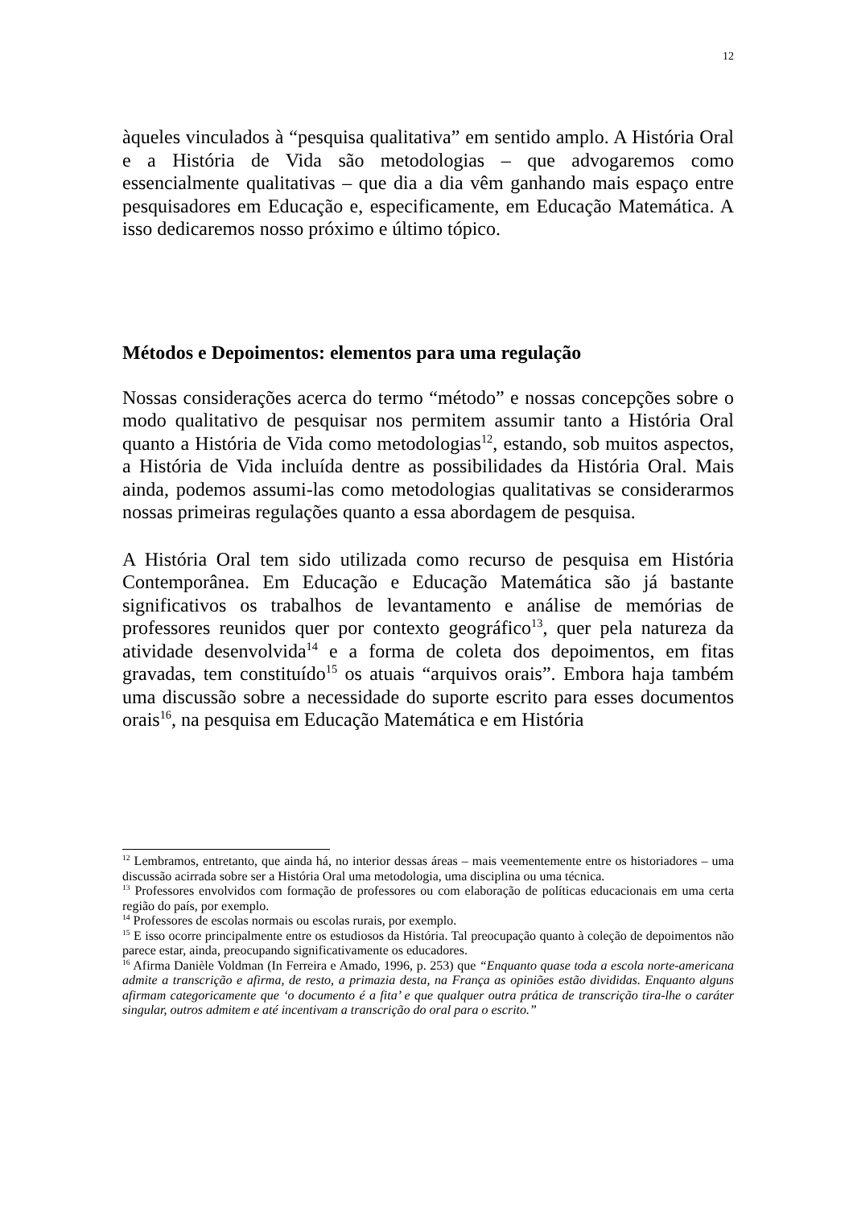12
àqueles vinculados à “pesquisa qualitativa” em sentido amplo. A História Oral e a História de Vida são metodologias – que advogaremos como essencialmente qualitativas – que dia a dia vêm ganhando mais espaço entre pesquisadores em Educação e, especificamente, em Educação Matemática. A isso dedicaremos nosso próximo e último tópico.
Métodos e Depoimentos: elementos para uma regulação
Nossas considerações acerca do termo “método” e nossas concepções sobre o modo qualitativo de pesquisar nos permitem assumir tanto a História Oral quanto a História de Vida como metodologias<sup>12</sup>, estando, sob muitos aspectos, a História de Vida incluída dentre as possibilidades da História Oral. Mais ainda, podemos assumi-las como metodologias qualitativas se considerarmos nossas primeiras regulações quanto a essa abordagem de pesquisa.
A História Oral tem sido utilizada como recurso de pesquisa em História Contemporânea. Em Educação e Educação Matemática são já bastante significativos os trabalhos de levantamento e análise de memórias de professores reunidos quer por contexto geográfico<sup>13</sup>, quer pela natureza da atividade desenvolvida<sup>14</sup> e a forma de coleta dos depoimentos, em fitas gravadas, tem constituído<sup>15</sup> os atuais “arquivos orais”. Embora haja também uma discussão sobre a necessidade do suporte escrito para esses documentos orais<sup>16</sup>, na pesquisa em Educação Matemática e em História
<sup>12</sup> Lembramos, entretanto, que ainda há, no interior dessas áreas – mais veementemente entre os historiadores – uma discussão acirrada sobre ser a História Oral uma metodologia, uma disciplina ou uma técnica.
<sup>13</sup> Professores envolvidos com formação de professores ou com elaboração de políticas educacionais em uma certa região do país, por exemplo.
<sup>14</sup> Professores de escolas normais ou escolas rurais, por exemplo.
<sup>15</sup> E isso ocorre principalmente entre os estudiosos da História. Tal preocupação quanto à coleção de depoimentos não parece estar, ainda, preocupando significativamente os educadores.
<sup>16</sup> Afirma Danièle Voldman (In Ferreira e Amado, 1996, p. 253) que “Enquanto quase toda a escola norte-americana admite a transcrição e afirma, de resto, a primazia desta, na França as opiniões estão divididas. Enquanto alguns afirmam categoricamente que ‘o documento é a fita’ e que qualquer outra prática de transcrição tira-lhe o caráter singular, outros admitem e até incentivam a transcrição do oral para o escrito.”